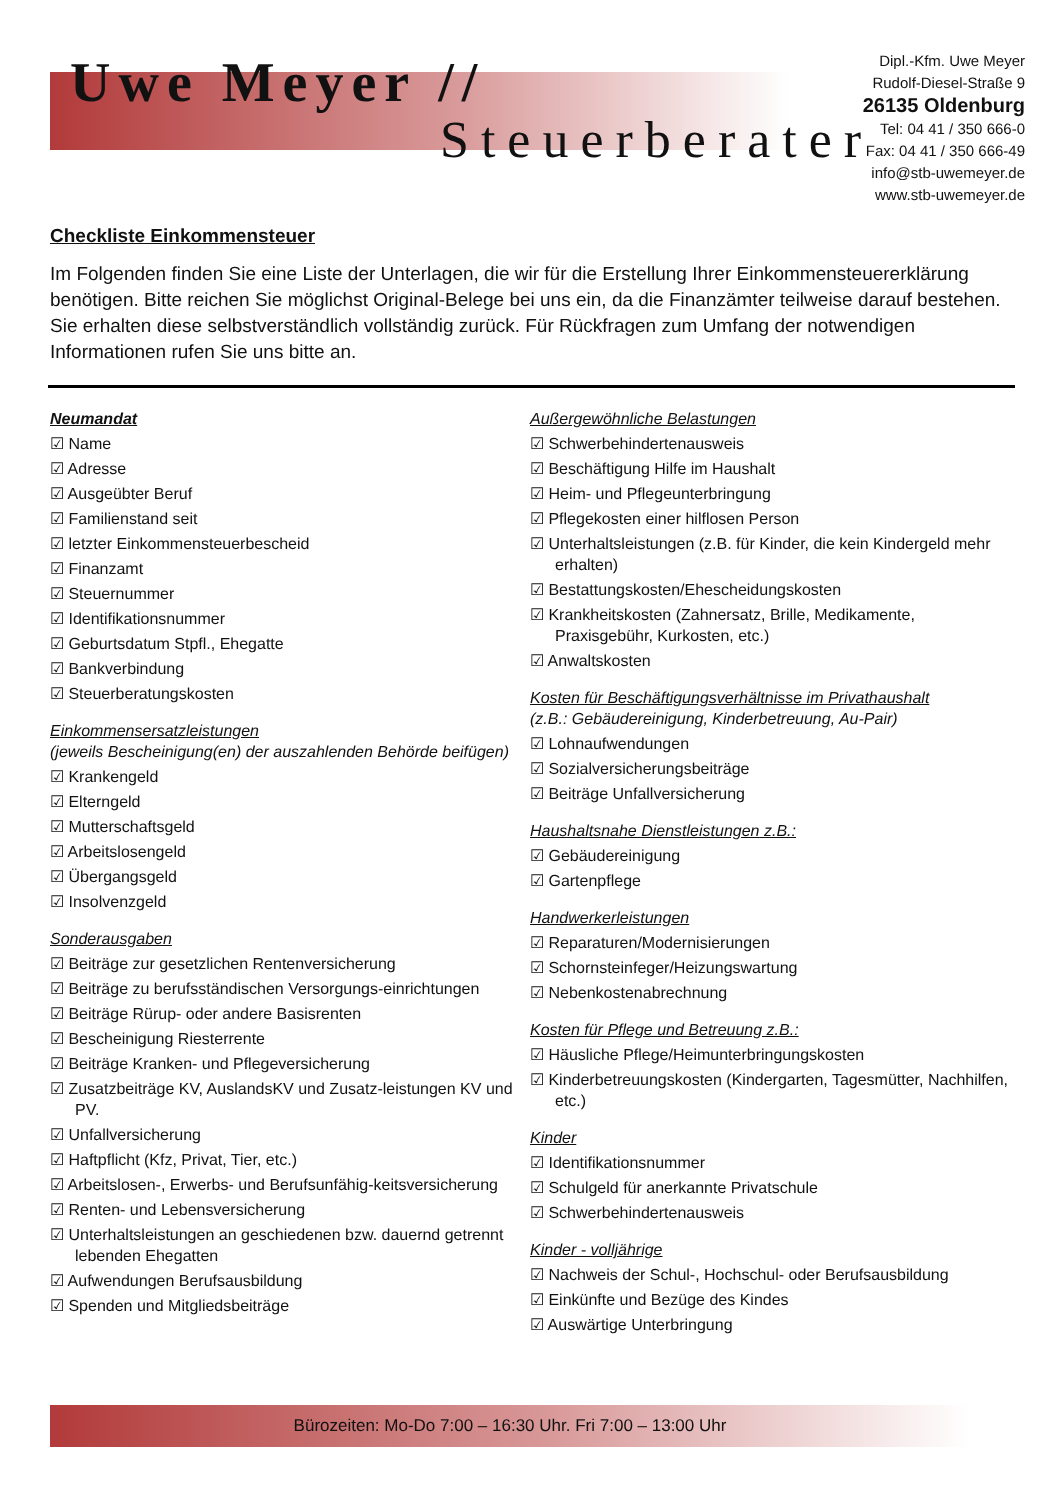Uwe Meyer //
Steuerberater
Dipl.-Kfm. Uwe Meyer
Rudolf-Diesel-Straße 9
26135 Oldenburg
Tel: 04 41 / 350 666-0
Fax: 04 41 / 350 666-49
info@stb-uwemeyer.de
www.stb-uwemeyer.de
Checkliste Einkommensteuer
Im Folgenden finden Sie eine Liste der Unterlagen, die wir für die Erstellung Ihrer Einkommensteuererklärung benötigen. Bitte reichen Sie möglichst Original-Belege bei uns ein, da die Finanzämter teilweise darauf bestehen. Sie erhalten diese selbstverständlich vollständig zurück. Für Rückfragen zum Umfang der notwendigen Informationen rufen Sie uns bitte an.
Neumandat
☑ Name
☑ Adresse
☑ Ausgeübter Beruf
☑ Familienstand seit
☑ letzter Einkommensteuerbescheid
☑ Finanzamt
☑ Steuernummer
☑ Identifikationsnummer
☑ Geburtsdatum Stpfl., Ehegatte
☑ Bankverbindung
☑ Steuerberatungskosten
Einkommensersatzleistungen
(jeweils Bescheinigung(en) der auszahlenden Behörde beifügen)
☑ Krankengeld
☑ Elterngeld
☑ Mutterschaftsgeld
☑ Arbeitslosengeld
☑ Übergangsgeld
☑ Insolvenzgeld
Sonderausgaben
☑ Beiträge zur gesetzlichen Rentenversicherung
☑ Beiträge zu berufsständischen Versorgungs-einrichtungen
☑ Beiträge Rürup- oder andere Basisrenten
☑ Bescheinigung Riesterrente
☑ Beiträge Kranken- und Pflegeversicherung
☑ Zusatzbeiträge KV, AuslandsKV und Zusatz-leistungen KV und PV.
☑ Unfallversicherung
☑ Haftpflicht (Kfz, Privat, Tier, etc.)
☑ Arbeitslosen-, Erwerbs- und Berufsunfähig-keitsversicherung
☑ Renten- und Lebensversicherung
☑ Unterhaltsleistungen an geschiedenen bzw. dauernd getrennt lebenden Ehegatten
☑ Aufwendungen Berufsausbildung
☑ Spenden und Mitgliedsbeiträge
Außergewöhnliche Belastungen
☑ Schwerbehindertenausweis
☑ Beschäftigung Hilfe im Haushalt
☑ Heim- und Pflegeunterbringung
☑ Pflegekosten einer hilflosen Person
☑ Unterhaltsleistungen (z.B. für Kinder, die kein Kindergeld mehr erhalten)
☑ Bestattungskosten/Ehescheidungskosten
☑ Krankheitskosten (Zahnersatz, Brille, Medikamente, Praxisgebühr, Kurkosten, etc.)
☑ Anwaltskosten
Kosten für Beschäftigungsverhältnisse im Privathaushalt
(z.B.: Gebäudereinigung, Kinderbetreuung, Au-Pair)
☑ Lohnaufwendungen
☑ Sozialversicherungsbeiträge
☑ Beiträge Unfallversicherung
Haushaltsnahe Dienstleistungen z.B.:
☑ Gebäudereinigung
☑ Gartenpflege
Handwerkerleistungen
☑ Reparaturen/Modernisierungen
☑ Schornsteinfeger/Heizungswartung
☑ Nebenkostenabrechnung
Kosten für Pflege und Betreuung z.B.:
☑ Häusliche Pflege/Heimunterbringungskosten
☑ Kinderbetreuungskosten (Kindergarten, Tagesmütter, Nachhilfen, etc.)
Kinder
☑ Identifikationsnummer
☑ Schulgeld für anerkannte Privatschule
☑ Schwerbehindertenausweis
Kinder - volljährige
☑ Nachweis der Schul-, Hochschul- oder Berufsausbildung
☑ Einkünfte und Bezüge des Kindes
☑ Auswärtige Unterbringung
Bürozeiten: Mo-Do 7:00 – 16:30 Uhr. Fri 7:00 – 13:00 Uhr